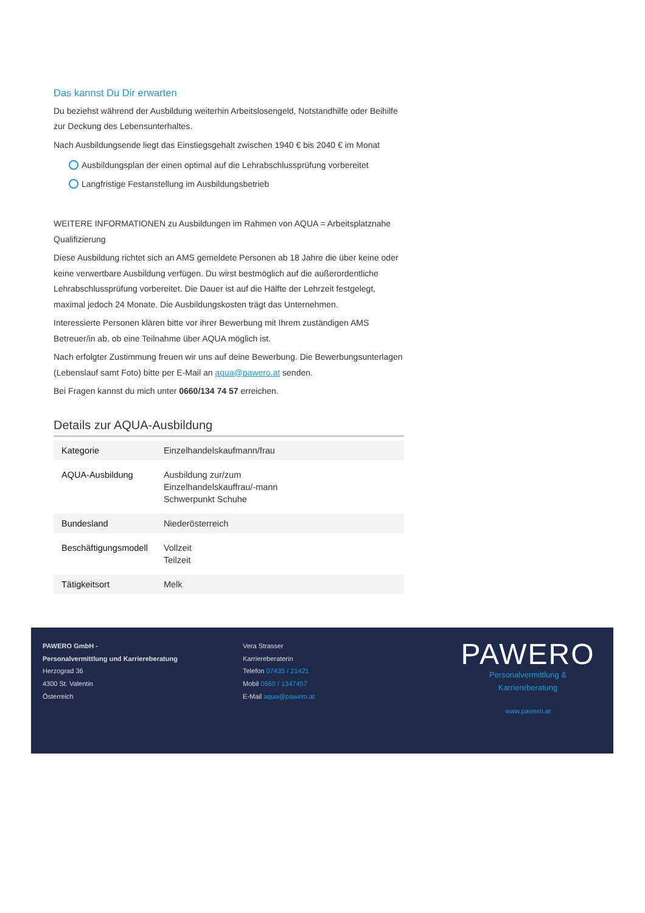Das kannst Du Dir erwarten
Du beziehst während der Ausbildung weiterhin Arbeitslosengeld, Notstandhilfe oder Beihilfe zur Deckung des Lebensunterhaltes.
Nach Ausbildungsende liegt das Einstiegsgehalt zwischen 1940 € bis 2040 € im Monat
Ausbildungsplan der einen optimal auf die Lehrabschlussprüfung vorbereitet
Langfristige Festanstellung im Ausbildungsbetrieb
WEITERE INFORMATIONEN zu Ausbildungen im Rahmen von AQUA = Arbeitsplatznahe Qualifizierung
Diese Ausbildung richtet sich an AMS gemeldete Personen ab 18 Jahre die über keine oder keine verwertbare Ausbildung verfügen. Du wirst bestmöglich auf die außerordentliche Lehrabschlussprüfung vorbereitet. Die Dauer ist auf die Hälfte der Lehrzeit festgelegt, maximal jedoch 24 Monate. Die Ausbildungskosten trägt das Unternehmen.
Interessierte Personen klären bitte vor ihrer Bewerbung mit Ihrem zuständigen AMS Betreuer/in ab, ob eine Teilnahme über AQUA möglich ist.
Nach erfolgter Zustimmung freuen wir uns auf deine Bewerbung. Die Bewerbungsunterlagen (Lebenslauf samt Foto) bitte per E-Mail an aqua@pawero.at senden.
Bei Fragen kannst du mich unter 0660/134 74 57 erreichen.
Details zur AQUA-Ausbildung
| Kategorie | Einzelhandelskaufmann/frau |
| AQUA-Ausbildung | Ausbildung zur/zum Einzelhandelskauffrau/-mann Schwerpunkt Schuhe |
| Bundesland | Niederösterreich |
| Beschäftigungsmodell | Vollzeit Teilzeit |
| Tätigkeitsort | Melk |
PAWERO GmbH -
Personalvermittlung und Karriereberatung
Herzograd 36
4300 St. Valentin
Österreich
Vera Strasser
Karriereberaterin
Telefon 07435 / 21421
Mobil 0660 / 1347457
E-Mail aqua@pawero.at
PAWERO
Personalvermittlung & Karriereberatung
www.pawero.at